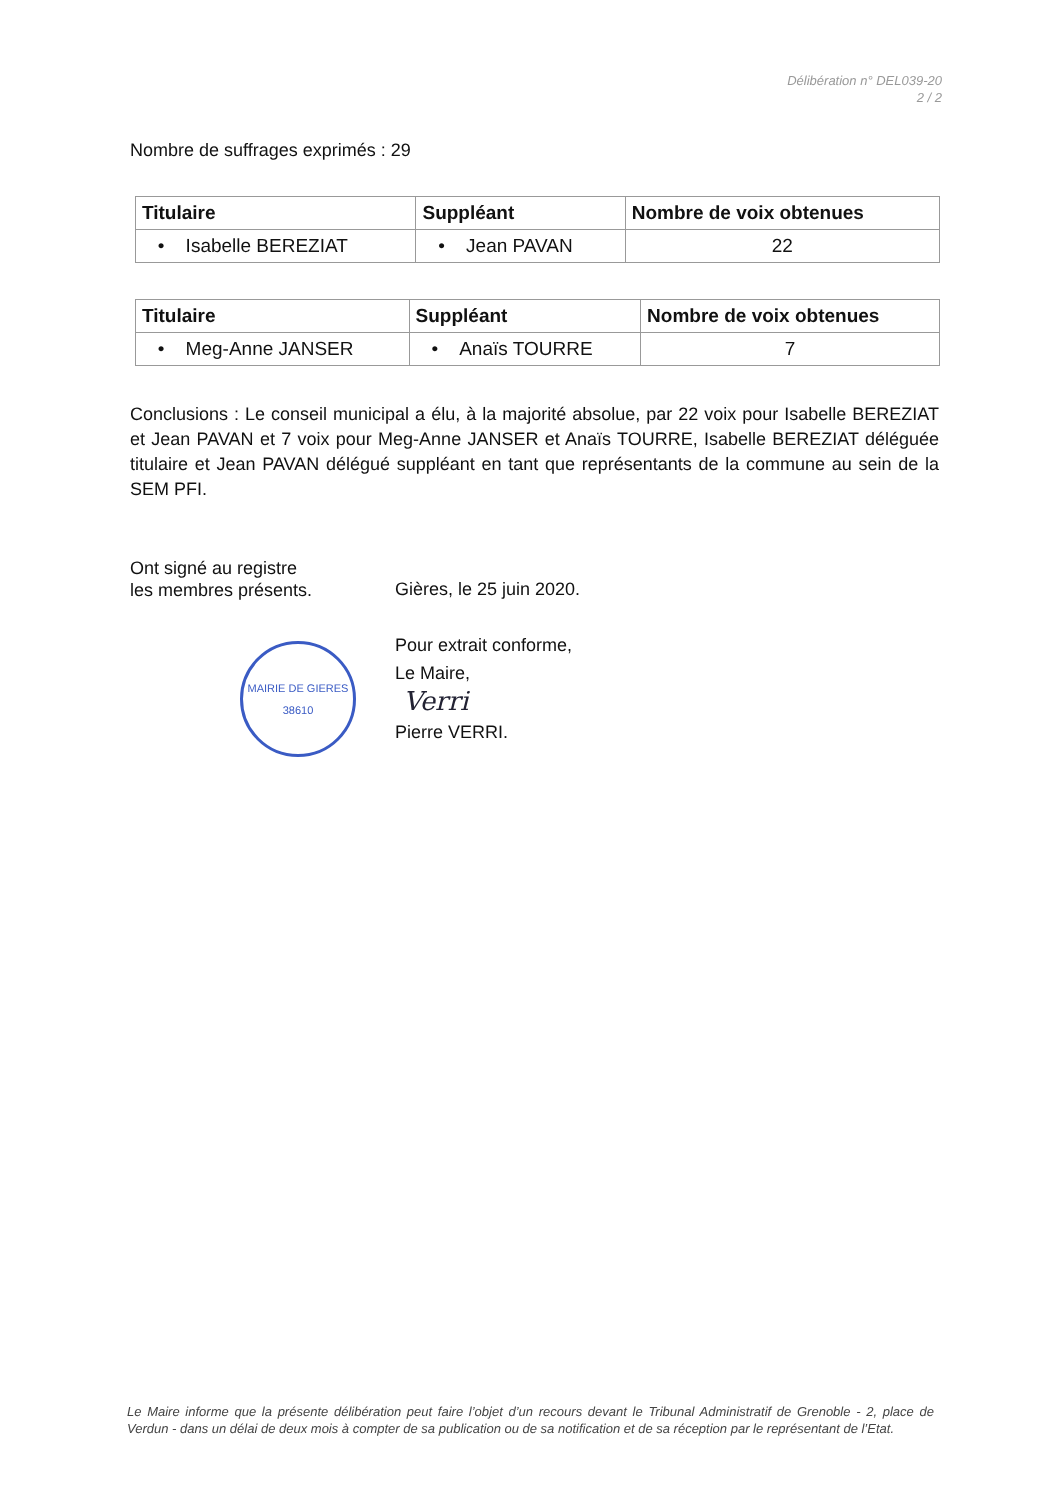Délibération n° DEL039-20
2 / 2
Nombre de suffrages exprimés : 29
| Titulaire | Suppléant | Nombre de voix obtenues |
| --- | --- | --- |
| • Isabelle BEREZIAT | • Jean PAVAN | 22 |
| Titulaire | Suppléant | Nombre de voix obtenues |
| --- | --- | --- |
| • Meg-Anne JANSER | • Anaïs TOURRE | 7 |
Conclusions : Le conseil municipal a élu, à la majorité absolue, par 22 voix pour Isabelle BEREZIAT et Jean PAVAN et 7 voix pour Meg-Anne JANSER et Anaïs TOURRE, Isabelle BEREZIAT déléguée titulaire et Jean PAVAN délégué suppléant en tant que représentants de la commune au sein de la SEM PFI.
Ont signé au registre
les membres présents.
MAIRIE DE GIERES
38610
Gières, le 25 juin 2020.
Pour extrait conforme,
Le Maire,
Verri
Pierre VERRI.
Le Maire informe que la présente délibération peut faire l’objet d’un recours devant le Tribunal Administratif de Grenoble - 2, place de Verdun - dans un délai de deux mois à compter de sa publication ou de sa notification et de sa réception par le représentant de l’Etat.